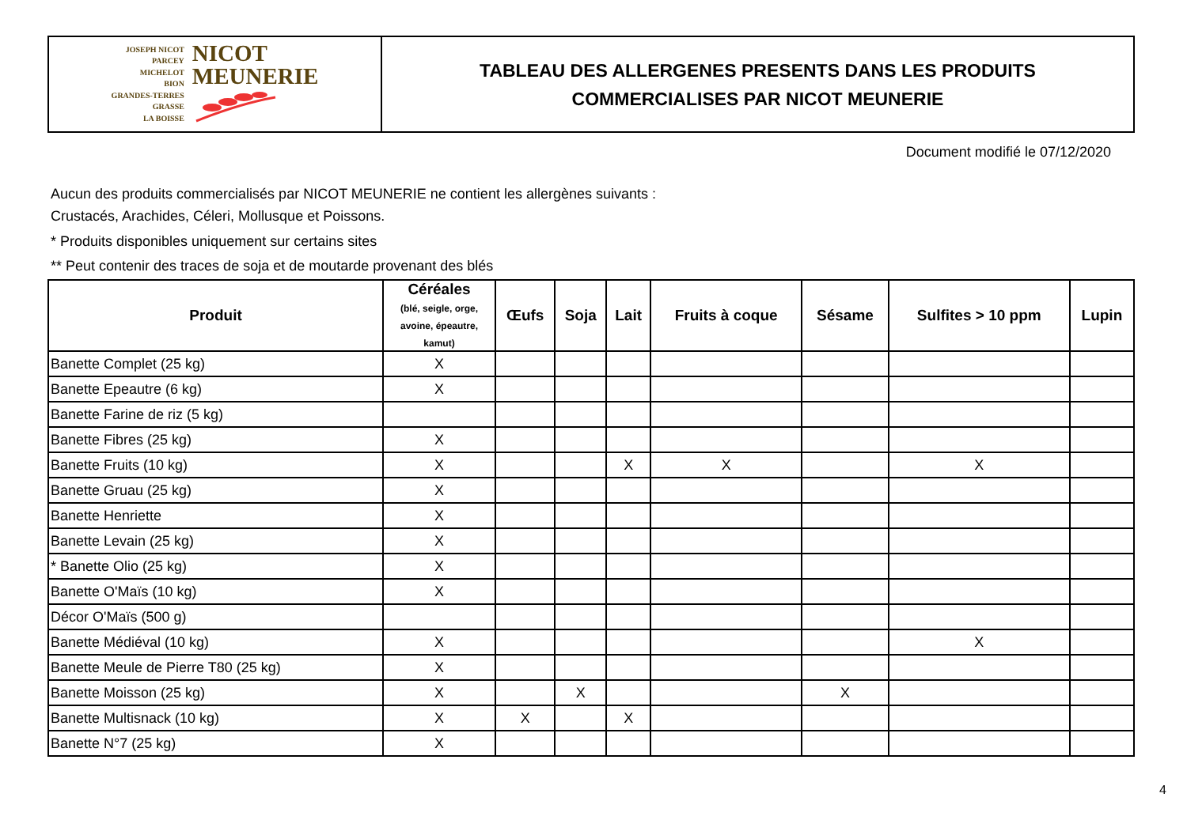JOSEPH NICOT
PARCEY
MICHELOT
BION
GRANDES-TERRES
GRASSE
LA BOISSE
NICOT
MEUNERIE
TABLEAU DES ALLERGENES PRESENTS DANS LES PRODUITS
COMMERCIALISES PAR NICOT MEUNERIE
Document modifié le 07/12/2020
Aucun des produits commercialisés par NICOT MEUNERIE ne contient les allergènes suivants :
Crustacés, Arachides, Céleri, Mollusque et Poissons.
* Produits disponibles uniquement sur certains sites
** Peut contenir des traces de soja et de moutarde provenant des blés
| Produit | Céréales (blé, seigle, orge, avoine, épeautre, kamut) | Œufs | Soja | Lait | Fruits à coque | Sésame | Sulfites > 10 ppm | Lupin |
| --- | --- | --- | --- | --- | --- | --- | --- | --- |
| Banette Complet (25 kg) | X | | | | | | | |
| Banette Epeautre (6 kg) | X | | | | | | | |
| Banette Farine de riz (5 kg) | | | | | | | | |
| Banette Fibres (25 kg) | X | | | | | | | |
| Banette Fruits (10 kg) | X | | | X | X | | X | |
| Banette Gruau (25 kg) | X | | | | | | | |
| Banette Henriette | X | | | | | | | |
| Banette Levain (25 kg) | X | | | | | | | |
| * Banette Olio (25 kg) | X | | | | | | | |
| Banette O'Maïs (10 kg) | X | | | | | | | |
| Décor O'Maïs (500 g) | | | | | | | | |
| Banette Médiéval (10 kg) | X | | | | | | X | |
| Banette Meule de Pierre T80 (25 kg) | X | | | | | | | |
| Banette Moisson (25 kg) | X | | X | | | X | | |
| Banette Multisnack (10 kg) | X | X | | X | | | | |
| Banette N°7 (25 kg) | X | | | | | | | |
4